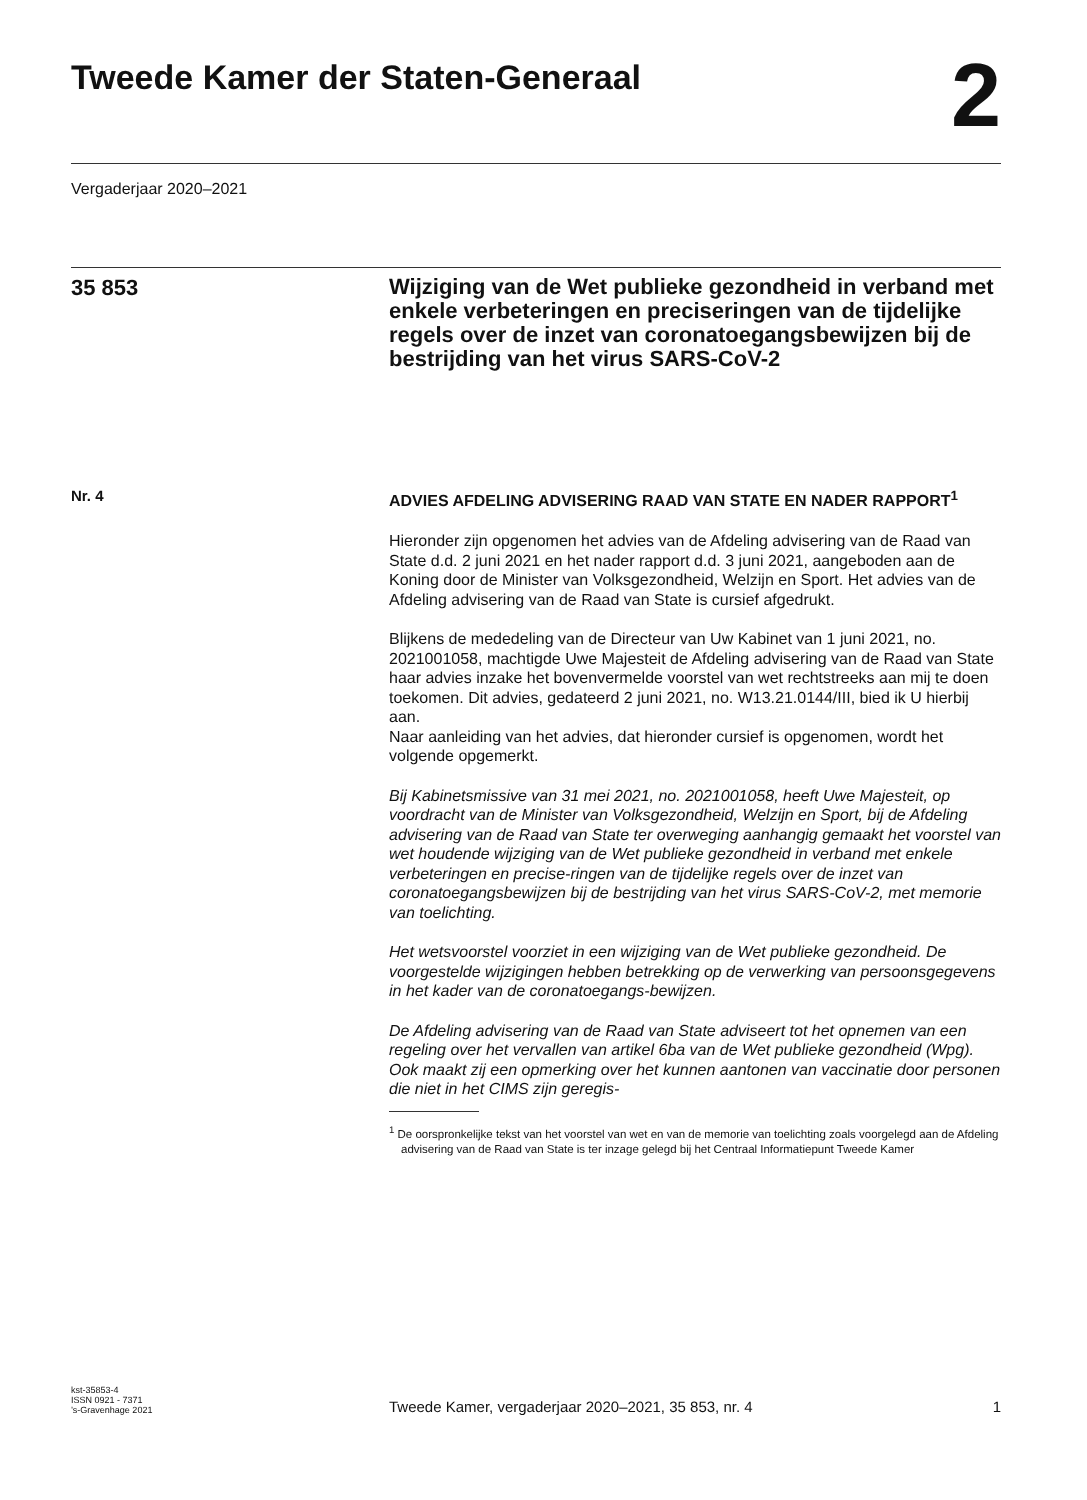Tweede Kamer der Staten-Generaal
2
Vergaderjaar 2020–2021
35 853
Wijziging van de Wet publieke gezondheid in verband met enkele verbeteringen en preciseringen van de tijdelijke regels over de inzet van coronatoegangsbewijzen bij de bestrijding van het virus SARS-CoV-2
Nr. 4
ADVIES AFDELING ADVISERING RAAD VAN STATE EN NADER RAPPORT<sup>1</sup>
Hieronder zijn opgenomen het advies van de Afdeling advisering van de Raad van State d.d. 2 juni 2021 en het nader rapport d.d. 3 juni 2021, aangeboden aan de Koning door de Minister van Volksgezondheid, Welzijn en Sport. Het advies van de Afdeling advisering van de Raad van State is cursief afgedrukt.
Blijkens de mededeling van de Directeur van Uw Kabinet van 1 juni 2021, no. 2021001058, machtigde Uwe Majesteit de Afdeling advisering van de Raad van State haar advies inzake het bovenvermelde voorstel van wet rechtstreeks aan mij te doen toekomen. Dit advies, gedateerd 2 juni 2021, no. W13.21.0144/III, bied ik U hierbij aan.
Naar aanleiding van het advies, dat hieronder cursief is opgenomen, wordt het volgende opgemerkt.
Bij Kabinetsmissive van 31 mei 2021, no. 2021001058, heeft Uwe Majesteit, op voordracht van de Minister van Volksgezondheid, Welzijn en Sport, bij de Afdeling advisering van de Raad van State ter overweging aanhangig gemaakt het voorstel van wet houdende wijziging van de Wet publieke gezondheid in verband met enkele verbeteringen en precise-ringen van de tijdelijke regels over de inzet van coronatoegangsbewijzen bij de bestrijding van het virus SARS-CoV-2, met memorie van toelichting.
Het wetsvoorstel voorziet in een wijziging van de Wet publieke gezondheid. De voorgestelde wijzigingen hebben betrekking op de verwerking van persoonsgegevens in het kader van de coronatoegangs-bewijzen.
De Afdeling advisering van de Raad van State adviseert tot het opnemen van een regeling over het vervallen van artikel 6ba van de Wet publieke gezondheid (Wpg). Ook maakt zij een opmerking over het kunnen aantonen van vaccinatie door personen die niet in het CIMS zijn geregis-
<sup>1</sup> De oorspronkelijke tekst van het voorstel van wet en van de memorie van toelichting zoals voorgelegd aan de Afdeling advisering van de Raad van State is ter inzage gelegd bij het Centraal Informatiepunt Tweede Kamer
kst-35853-4
ISSN 0921 - 7371
’s-Gravenhage 2021
Tweede Kamer, vergaderjaar 2020–2021, 35 853, nr. 4
1